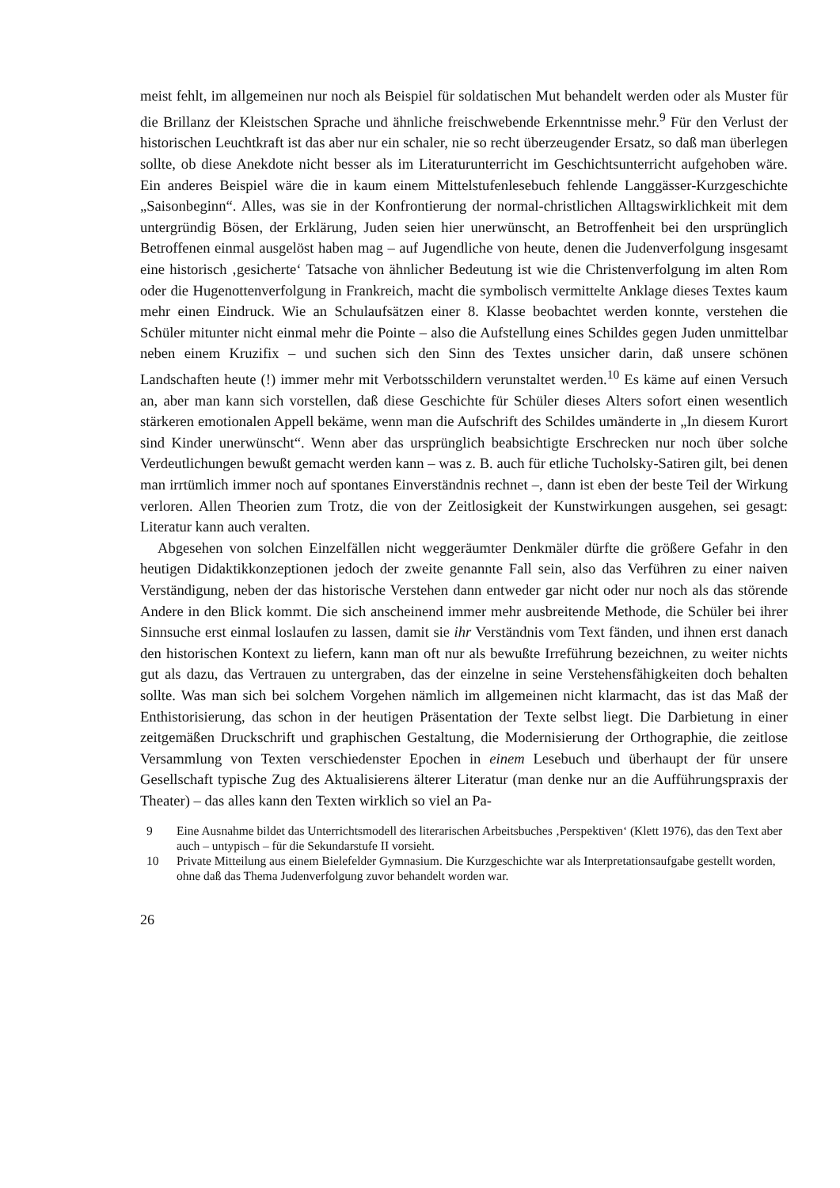meist fehlt, im allgemeinen nur noch als Beispiel für soldatischen Mut behandelt werden oder als Muster für die Brillanz der Kleistschen Sprache und ähnliche freischwebende Erkenntnisse mehr.<sup>9</sup> Für den Verlust der historischen Leuchtkraft ist das aber nur ein schaler, nie so recht überzeugender Ersatz, so daß man überlegen sollte, ob diese Anekdote nicht besser als im Literaturunterricht im Geschichtsunterricht aufgehoben wäre. Ein anderes Beispiel wäre die in kaum einem Mittelstufenlesebuch fehlende Langgässer-Kurzgeschichte „Saisonbeginn“. Alles, was sie in der Konfrontierung der normal-christlichen Alltagswirklichkeit mit dem untergründig Bösen, der Erklärung, Juden seien hier unerwünscht, an Betroffenheit bei den ursprünglich Betroffenen einmal ausgelöst haben mag – auf Jugendliche von heute, denen die Judenverfolgung insgesamt eine historisch ‚gesicherte‘ Tatsache von ähnlicher Bedeutung ist wie die Christenverfolgung im alten Rom oder die Hugenottenverfolgung in Frankreich, macht die symbolisch vermittelte Anklage dieses Textes kaum mehr einen Eindruck. Wie an Schulaufsätzen einer 8. Klasse beobachtet werden konnte, verstehen die Schüler mitunter nicht einmal mehr die Pointe – also die Aufstellung eines Schildes gegen Juden unmittelbar neben einem Kruzifix – und suchen sich den Sinn des Textes unsicher darin, daß unsere schönen Landschaften heute (!) immer mehr mit Verbotsschildern verunstaltet werden.<sup>10</sup> Es käme auf einen Versuch an, aber man kann sich vorstellen, daß diese Geschichte für Schüler dieses Alters sofort einen wesentlich stärkeren emotionalen Appell bekäme, wenn man die Aufschrift des Schildes umänderte in „In diesem Kurort sind Kinder unerwünscht“. Wenn aber das ursprünglich beabsichtigte Erschrecken nur noch über solche Verdeutlichungen bewußt gemacht werden kann – was z. B. auch für etliche Tucholsky-Satiren gilt, bei denen man irrtümlich immer noch auf spontanes Einverständnis rechnet –, dann ist eben der beste Teil der Wirkung verloren. Allen Theorien zum Trotz, die von der Zeitlosigkeit der Kunstwirkungen ausgehen, sei gesagt: Literatur kann auch veralten.
Abgesehen von solchen Einzelfällen nicht weggeräumter Denkmäler dürfte die größere Gefahr in den heutigen Didaktikkonzeptionen jedoch der zweite genannte Fall sein, also das Verführen zu einer naiven Verständigung, neben der das historische Verstehen dann entweder gar nicht oder nur noch als das störende Andere in den Blick kommt. Die sich anscheinend immer mehr ausbreitende Methode, die Schüler bei ihrer Sinnsuche erst einmal loslaufen zu lassen, damit sie ihr Verständnis vom Text fänden, und ihnen erst danach den historischen Kontext zu liefern, kann man oft nur als bewußte Irreführung bezeichnen, zu weiter nichts gut als dazu, das Vertrauen zu untergraben, das der einzelne in seine Verstehensfähigkeiten doch behalten sollte. Was man sich bei solchem Vorgehen nämlich im allgemeinen nicht klarmacht, das ist das Maß der Enthistorisierung, das schon in der heutigen Präsentation der Texte selbst liegt. Die Darbietung in einer zeitgemäßen Druckschrift und graphischen Gestaltung, die Modernisierung der Orthographie, die zeitlose Versammlung von Texten verschiedenster Epochen in einem Lesebuch und überhaupt der für unsere Gesellschaft typische Zug des Aktualisierens älterer Literatur (man denke nur an die Aufführungspraxis der Theater) – das alles kann den Texten wirklich so viel an Pa-
9 Eine Ausnahme bildet das Unterrichtsmodell des literarischen Arbeitsbuches ‚Perspektiven‘ (Klett 1976), das den Text aber auch – untypisch – für die Sekundarstufe II vorsieht.
10 Private Mitteilung aus einem Bielefelder Gymnasium. Die Kurzgeschichte war als Interpretationsaufgabe gestellt worden, ohne daß das Thema Judenverfolgung zuvor behandelt worden war.
26